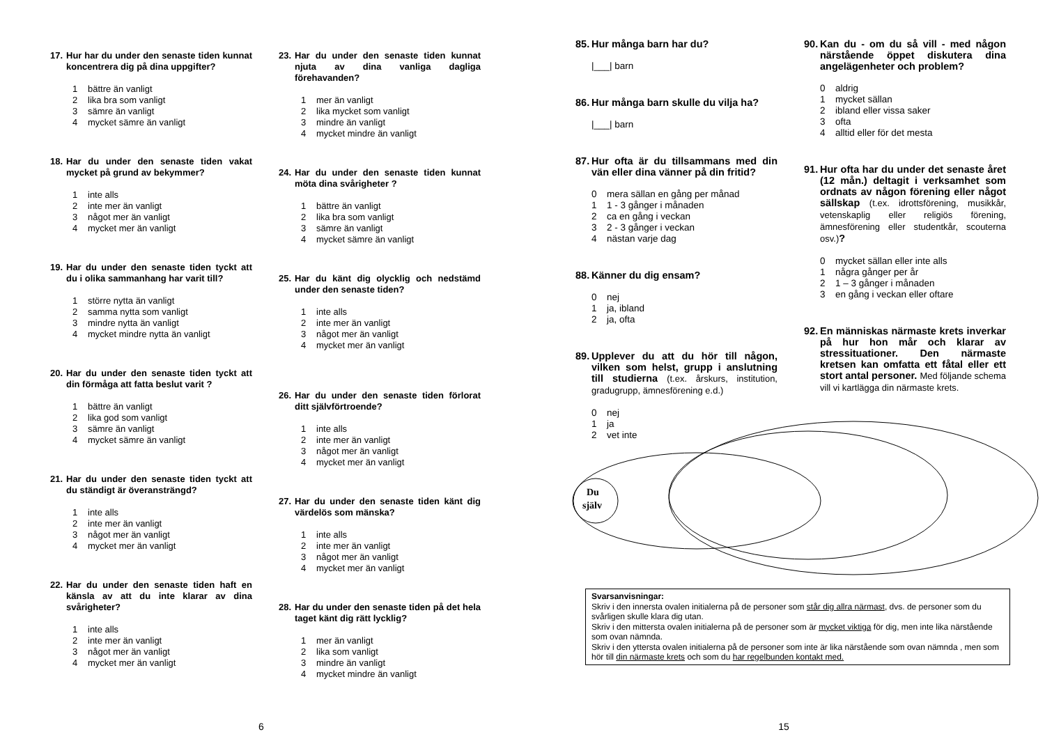17. Hur har du under den senaste tiden kunnat koncentrera dig på dina uppgifter?
1 bättre än vanligt
2 lika bra som vanligt
3 sämre än vanligt
4 mycket sämre än vanligt
18. Har du under den senaste tiden vakat mycket på grund av bekymmer?
1 inte alls
2 inte mer än vanligt
3 något mer än vanligt
4 mycket mer än vanligt
19. Har du under den senaste tiden tyckt att du i olika sammanhang har varit till?
1 större nytta än vanligt
2 samma nytta som vanligt
3 mindre nytta än vanligt
4 mycket mindre nytta än vanligt
20. Har du under den senaste tiden tyckt att din förmåga att fatta beslut varit ?
1 bättre än vanligt
2 lika god som vanligt
3 sämre än vanligt
4 mycket sämre än vanligt
21. Har du under den senaste tiden tyckt att du ständigt är överansträngd?
1 inte alls
2 inte mer än vanligt
3 något mer än vanligt
4 mycket mer än vanligt
22. Har du under den senaste tiden haft en känsla av att du inte klarar av dina svårigheter?
1 inte alls
2 inte mer än vanligt
3 något mer än vanligt
4 mycket mer än vanligt
23. Har du under den senaste tiden kunnat njuta av dina vanliga dagliga förehavanden?
1 mer än vanligt
2 lika mycket som vanligt
3 mindre än vanligt
4 mycket mindre än vanligt
24. Har du under den senaste tiden kunnat möta dina svårigheter ?
1 bättre än vanligt
2 lika bra som vanligt
3 sämre än vanligt
4 mycket sämre än vanligt
25. Har du känt dig olycklig och nedstämd under den senaste tiden?
1 inte alls
2 inte mer än vanligt
3 något mer än vanligt
4 mycket mer än vanligt
26. Har du under den senaste tiden förlorat ditt självförtroende?
1 inte alls
2 inte mer än vanligt
3 något mer än vanligt
4 mycket mer än vanligt
27. Har du under den senaste tiden känt dig värdelös som mänska?
1 inte alls
2 inte mer än vanligt
3 något mer än vanligt
4 mycket mer än vanligt
28. Har du under den senaste tiden på det hela taget känt dig rätt lycklig?
1 mer än vanligt
2 lika som vanligt
3 mindre än vanligt
4 mycket mindre än vanligt
6
85. Hur många barn har du?
|___| barn
86. Hur många barn skulle du vilja ha?
|___| barn
87. Hur ofta är du tillsammans med din vän eller dina vänner på din fritid?
0 mera sällan en gång per månad
1 1 - 3 gånger i månaden
2 ca en gång i veckan
3 2 - 3 gånger i veckan
4 nästan varje dag
88. Känner du dig ensam?
0 nej
1 ja, ibland
2 ja, ofta
89. Upplever du att du hör till någon, vilken som helst, grupp i anslutning till studierna (t.ex. årskurs, institution, gradugrupp, ämnesförening e.d.)
0 nej
1 ja
2 vet inte
90. Kan du - om du så vill - med någon närstående öppet diskutera dina angelägenheter och problem?
0 aldrig
1 mycket sällan
2 ibland eller vissa saker
3 ofta
4 alltid eller för det mesta
91. Hur ofta har du under det senaste året (12 mån.) deltagit i verksamhet som ordnats av någon förening eller något sällskap (t.ex. idrottsförening, musikkår, vetenskaplig eller religiös förening, ämnesförening eller studentkår, scouterna osv.)?
0 mycket sällan eller inte alls
1 några gånger per år
2 1 – 3 gånger i månaden
3 en gång i veckan eller oftare
92. En människas närmaste krets inverkar på hur hon mår och klarar av stressituationer. Den närmaste kretsen kan omfatta ett fåtal eller ett stort antal personer. Med följande schema vill vi kartlägga din närmaste krets.
Du
själv
Svarsanvisningar:
Skriv i den innersta ovalen initialerna på de personer som står dig allra närmast, dvs. de personer som du svårligen skulle klara dig utan.
Skriv i den mittersta ovalen initialerna på de personer som är mycket viktiga för dig, men inte lika närstående som ovan nämnda.
Skriv i den yttersta ovalen initialerna på de personer som inte är lika närstående som ovan nämnda , men som hör till din närmaste krets och som du har regelbunden kontakt med.
15